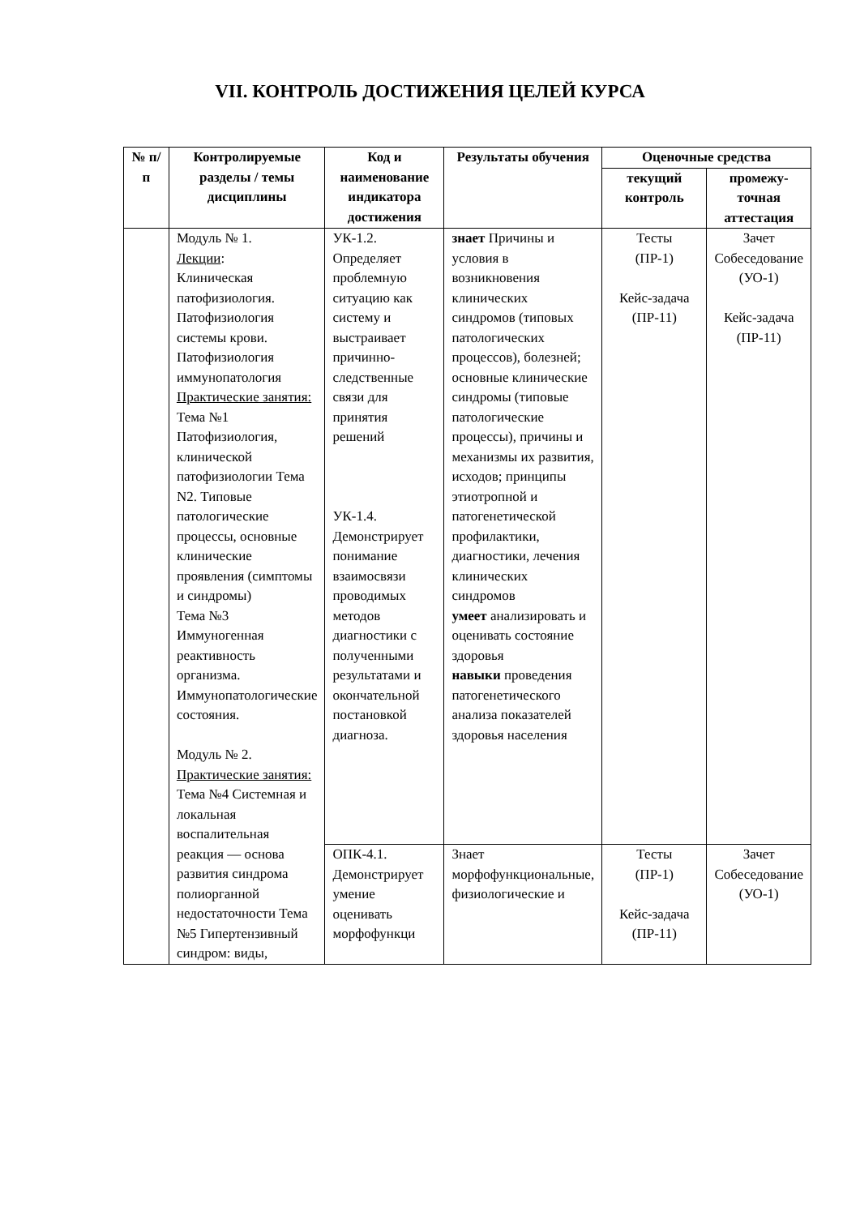VII. КОНТРОЛЬ ДОСТИЖЕНИЯ ЦЕЛЕЙ КУРСА
| № п/п | Контролируемые разделы / темы дисциплины | Код и наименование индикатора достижения | Результаты обучения | Оценочные средства | |
| --- | --- | --- | --- | --- | --- |
| | | | | текущий контроль | промежу-точная аттестация |
| | Модуль № 1. Лекции : Клиническая патофизиология. Патофизиология системы крови. Патофизиология иммунопатология Практические занятия: Тема №1 Патофизиология, клинической патофизиологии Тема N2. Типовые патологические процессы, основные клинические проявления (симптомы и синдромы) Тема №3 Иммуногенная реактивность организма. Иммунопатологические состояния. Модуль № 2. Практические занятия: Тема №4 Системная и локальная воспалительная реакция — основа развития синдрома полиорганной недостаточности Тема №5 Гипертензивный синдром: виды, | УК-1.2. Определяет проблемную ситуацию как систему и выстраивает причинно-следственные связи для принятия решений УК-1.4. Демонстрирует понимание взаимосвязи проводимых методов диагностики с полученными результатами и окончательной постановкой диагноза. | знает Причины и условия в возникновения клинических синдромов (типовых патологических процессов), болезней; основные клинические синдромы (типовые патологические процессы), причины и механизмы их развития, исходов; принципы этиотропной и патогенетической профилактики, диагностики, лечения клинических синдромов умеет анализировать и оценивать состояние здоровья навыки проведения патогенетического анализа показателей здоровья населения | Тесты (ПР-1) Кейс-задача (ПР-11) | Зачет Собеседование (УО-1) Кейс-задача (ПР-11) |
| | | ОПК-4.1. Демонстрирует умение оценивать морфофункци | Знает морфофункциональные, физиологические и | Тесты (ПР-1) Кейс-задача (ПР-11) | Зачет Собеседование (УО-1) |